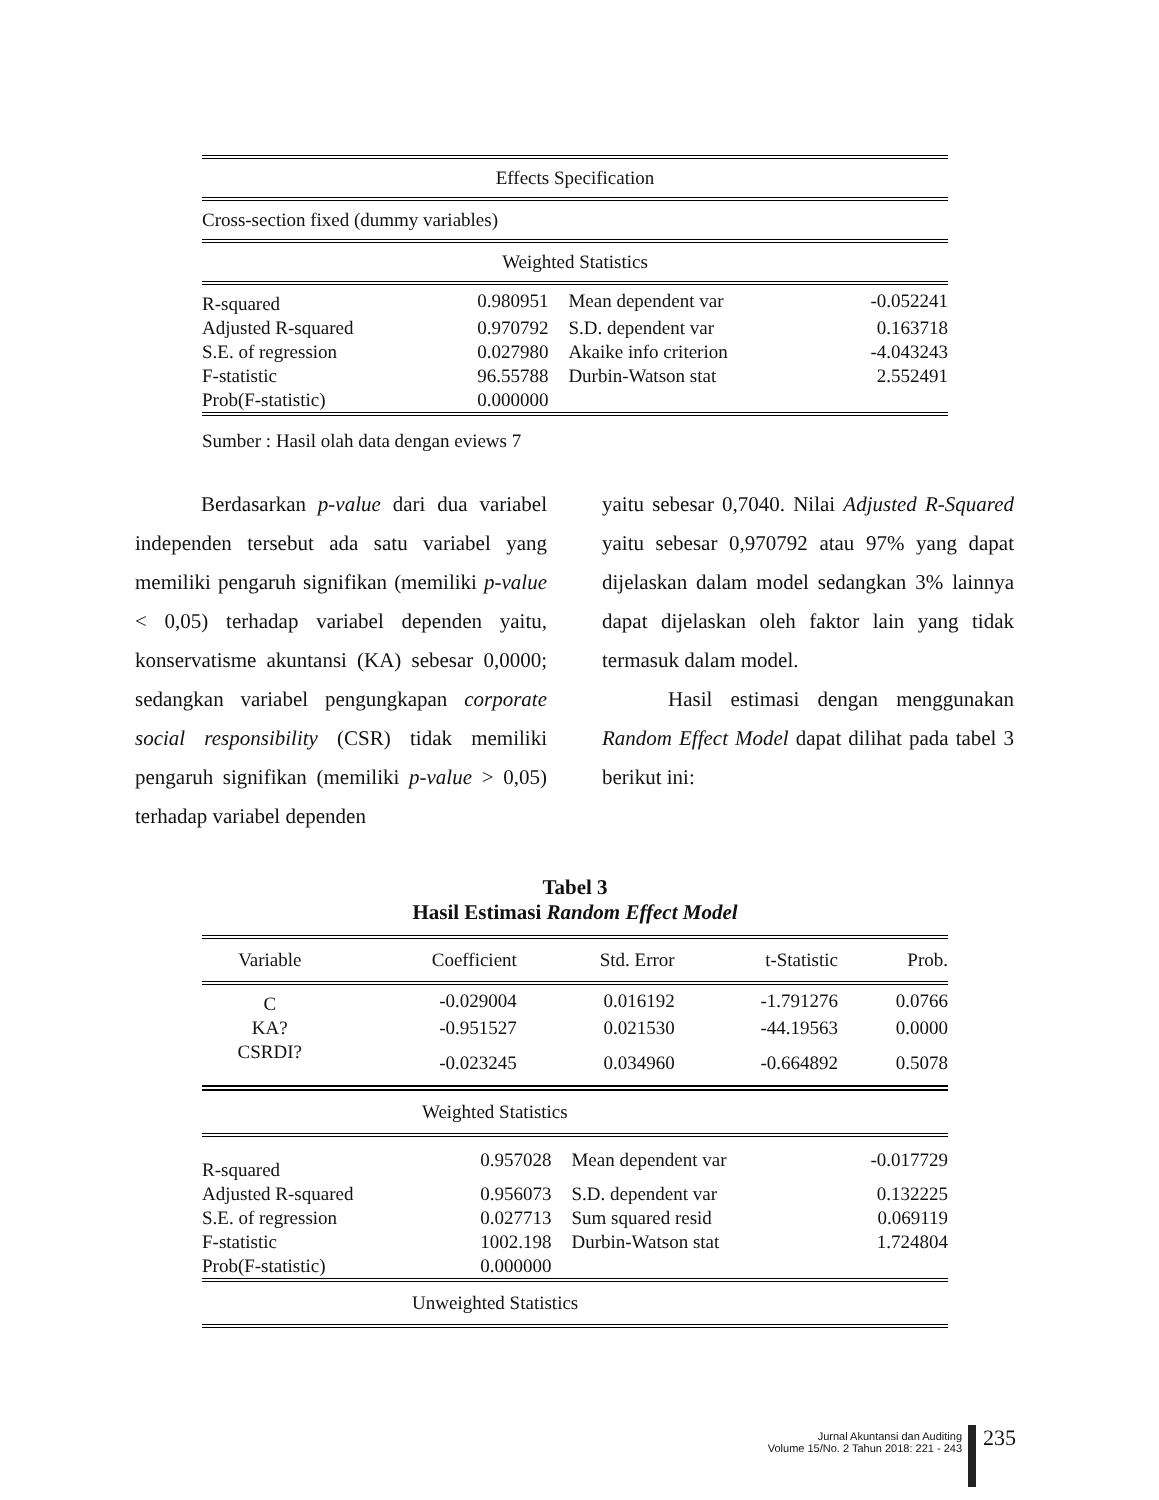| Effects Specification | | | |
| Cross-section fixed (dummy variables) | | | |
| Weighted Statistics | | | |
| R-squared | 0.980951 | Mean dependent var | -0.052241 |
| Adjusted R-squared | 0.970792 | S.D. dependent var | 0.163718 |
| S.E. of regression | 0.027980 | Akaike info criterion | -4.043243 |
| F-statistic | 96.55788 | Durbin-Watson stat | 2.552491 |
| Prob(F-statistic) | 0.000000 | | |
| Sumber : Hasil olah data dengan eviews 7 | | | |
Berdasarkan p-value dari dua variabel independen tersebut ada satu variabel yang memiliki pengaruh signifikan (memiliki p-value < 0,05) terhadap variabel dependen yaitu, konservatisme akuntansi (KA) sebesar 0,0000; sedangkan variabel pengungkapan corporate social responsibility (CSR) tidak memiliki pengaruh signifikan (memiliki p-value > 0,05) terhadap variabel dependen
yaitu sebesar 0,7040. Nilai Adjusted R-Squared yaitu sebesar 0,970792 atau 97% yang dapat dijelaskan dalam model sedangkan 3% lainnya dapat dijelaskan oleh faktor lain yang tidak termasuk dalam model.
Hasil estimasi dengan menggunakan Random Effect Model dapat dilihat pada tabel 3 berikut ini:
Tabel 3
Hasil Estimasi Random Effect Model
| Variable | Coefficient | Std. Error | t-Statistic | Prob. |
| --- | --- | --- | --- | --- |
| C | -0.029004 | 0.016192 | -1.791276 | 0.0766 |
| KA? | -0.951527 | 0.021530 | -44.19563 | 0.0000 |
| CSRDI? | -0.023245 | 0.034960 | -0.664892 | 0.5078 |
| Weighted Statistics | | | |
| R-squared | 0.957028 | Mean dependent var | -0.017729 |
| Adjusted R-squared | 0.956073 | S.D. dependent var | 0.132225 |
| S.E. of regression | 0.027713 | Sum squared resid | 0.069119 |
| F-statistic | 1002.198 | Durbin-Watson stat | 1.724804 |
| Prob(F-statistic) | 0.000000 | | |
| Unweighted Statistics | | | |
Jurnal Akuntansi dan Auditing
Volume 15/No. 2 Tahun 2018: 221 - 243
235